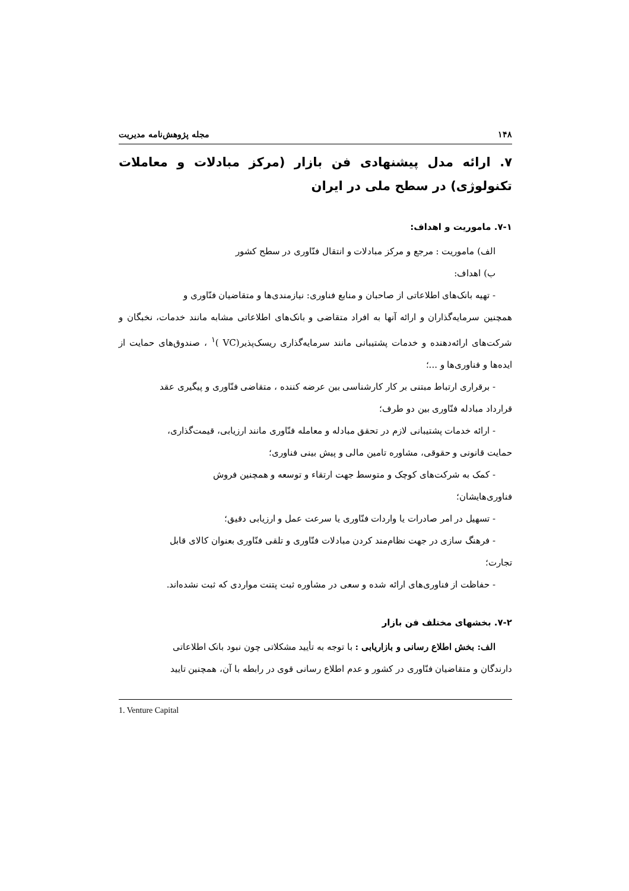۱۴۸ مجله پژوهش‌نامه مدیریت
۷. ارائه مدل پیشنهادی فن بازار (مرکز مبادلات و معاملات تکنولوژی) در سطح ملی در ایران
۷-۱. ماموریت و اهداف:
الف) ماموریت : مرجع و مرکز مبادلات و انتقال فنّاوری در سطح کشور
ب) اهداف:
- تهیه بانک‌های اطلاعاتی از صاحبان و منابع فناوری: نیازمندی‌ها و متقاضیان فنّاوری و
همچنین سرمایه‌گذاران و ارائه آنها به افراد متقاضی و بانک‌های اطلاعاتی مشابه مانند خدمات، نخبگان و شرکت‌های ارائه‌دهنده و خدمات پشتیبانی مانند سرمایه‌گذاری ریسک‌پذیر(VC )<sup>۱</sup> ، صندوق‌های حمایت از ایده‌ها و فناوری‌ها و ...؛
- برقراری ارتباط مبتنی بر کار کارشناسی بین عرضه کننده ، متقاضی فنّاوری و پیگیری عقد
قرارداد مبادله فنّاوری بین دو طرف؛
- ارائه خدمات پشتیبانی لازم در تحقق مبادله و معامله فنّاوری مانند ارزیابی، قیمت‌گذاری،
حمایت قانونی و حقوقی، مشاوره تامین مالی و پیش بینی فناوری؛
- کمک به شرکت‌های کوچک و متوسط جهت ارتقاء و توسعه و همچنین فروش
فناوری‌هایشان؛
- تسهیل در امر صادرات یا واردات فنّاوری یا سرعت عمل و ارزیابی دقیق؛
- فرهنگ سازی در جهت نظام‌مند کردن مبادلات فنّاوری و تلقی فنّاوری بعنوان کالای قابل
تجارت؛
- حفاظت از فناوری‌های ارائه شده و سعی در مشاوره ثبت پتنت مواردی که ثبت نشده‌اند.
۷-۲. بخشهای مختلف فن بازار
الف: بخش اطلاع رسانی و بازاریابی : با توجه به تأیید مشکلاتی چون نبود بانک اطلاعاتی
دارندگان و متقاضیان فنّاوری در کشور و عدم اطلاع رسانی قوی در رابطه با آن، همچنین تایید
1. Venture Capital